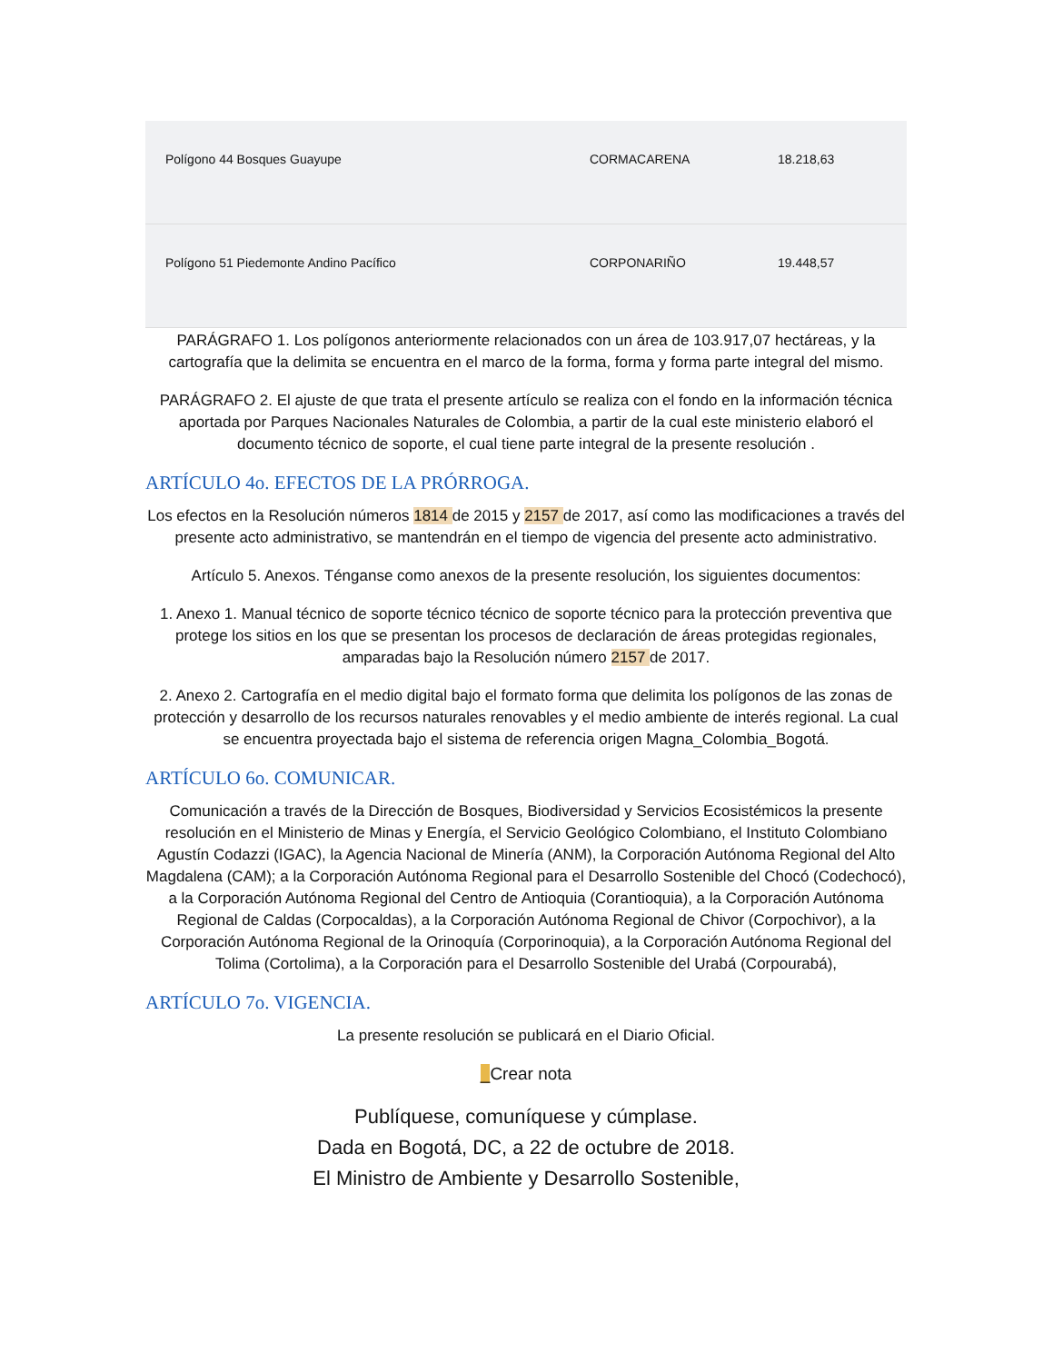| Polígono 44 Bosques Guayupe | CORMACARENA | 18.218,63 |
| Polígono 51 Piedemonte Andino Pacífico | CORPONARIÑO | 19.448,57 |
PARÁGRAFO 1. Los polígonos anteriormente relacionados con un área de 103.917,07 hectáreas, y la cartografía que la delimita se encuentra en el marco de la forma, forma y forma parte integral del mismo.
PARÁGRAFO 2. El ajuste de que trata el presente artículo se realiza con el fondo en la información técnica aportada por Parques Nacionales Naturales de Colombia, a partir de la cual este ministerio elaboró el documento técnico de soporte, el cual tiene parte integral de la presente resolución .
ARTÍCULO 4o. EFECTOS DE LA PRÓRROGA.
Los efectos en la Resolución números 1814 de 2015 y 2157 de 2017, así como las modificaciones a través del presente acto administrativo, se mantendrán en el tiempo de vigencia del presente acto administrativo.
Artículo 5. Anexos. Ténganse como anexos de la presente resolución, los siguientes documentos:
1. Anexo 1. Manual técnico de soporte técnico técnico de soporte técnico para la protección preventiva que protege los sitios en los que se presentan los procesos de declaración de áreas protegidas regionales, amparadas bajo la Resolución número 2157 de 2017.
2. Anexo 2. Cartografía en el medio digital bajo el formato forma que delimita los polígonos de las zonas de protección y desarrollo de los recursos naturales renovables y el medio ambiente de interés regional. La cual se encuentra proyectada bajo el sistema de referencia origen Magna_Colombia_Bogotá.
ARTÍCULO 6o. COMUNICAR.
Comunicación a través de la Dirección de Bosques, Biodiversidad y Servicios Ecosistémicos la presente resolución en el Ministerio de Minas y Energía, el Servicio Geológico Colombiano, el Instituto Colombiano Agustín Codazzi (IGAC), la Agencia Nacional de Minería (ANM), la Corporación Autónoma Regional del Alto Magdalena (CAM); a la Corporación Autónoma Regional para el Desarrollo Sostenible del Chocó (Codechocó), a la Corporación Autónoma Regional del Centro de Antioquia (Corantioquia), a la Corporación Autónoma Regional de Caldas (Corpocaldas), a la Corporación Autónoma Regional de Chivor (Corpochivor), a la Corporación Autónoma Regional de la Orinoquía (Corporinoquia), a la Corporación Autónoma Regional del Tolima (Cortolima), a la Corporación para el Desarrollo Sostenible del Urabá (Corpourabá),
ARTÍCULO 7o. VIGENCIA.
La presente resolución se publicará en el Diario Oficial.
_Crear nota
Publíquese, comuníquese y cúmplase.
Dada en Bogotá, DC, a 22 de octubre de 2018.
El Ministro de Ambiente y Desarrollo Sostenible,